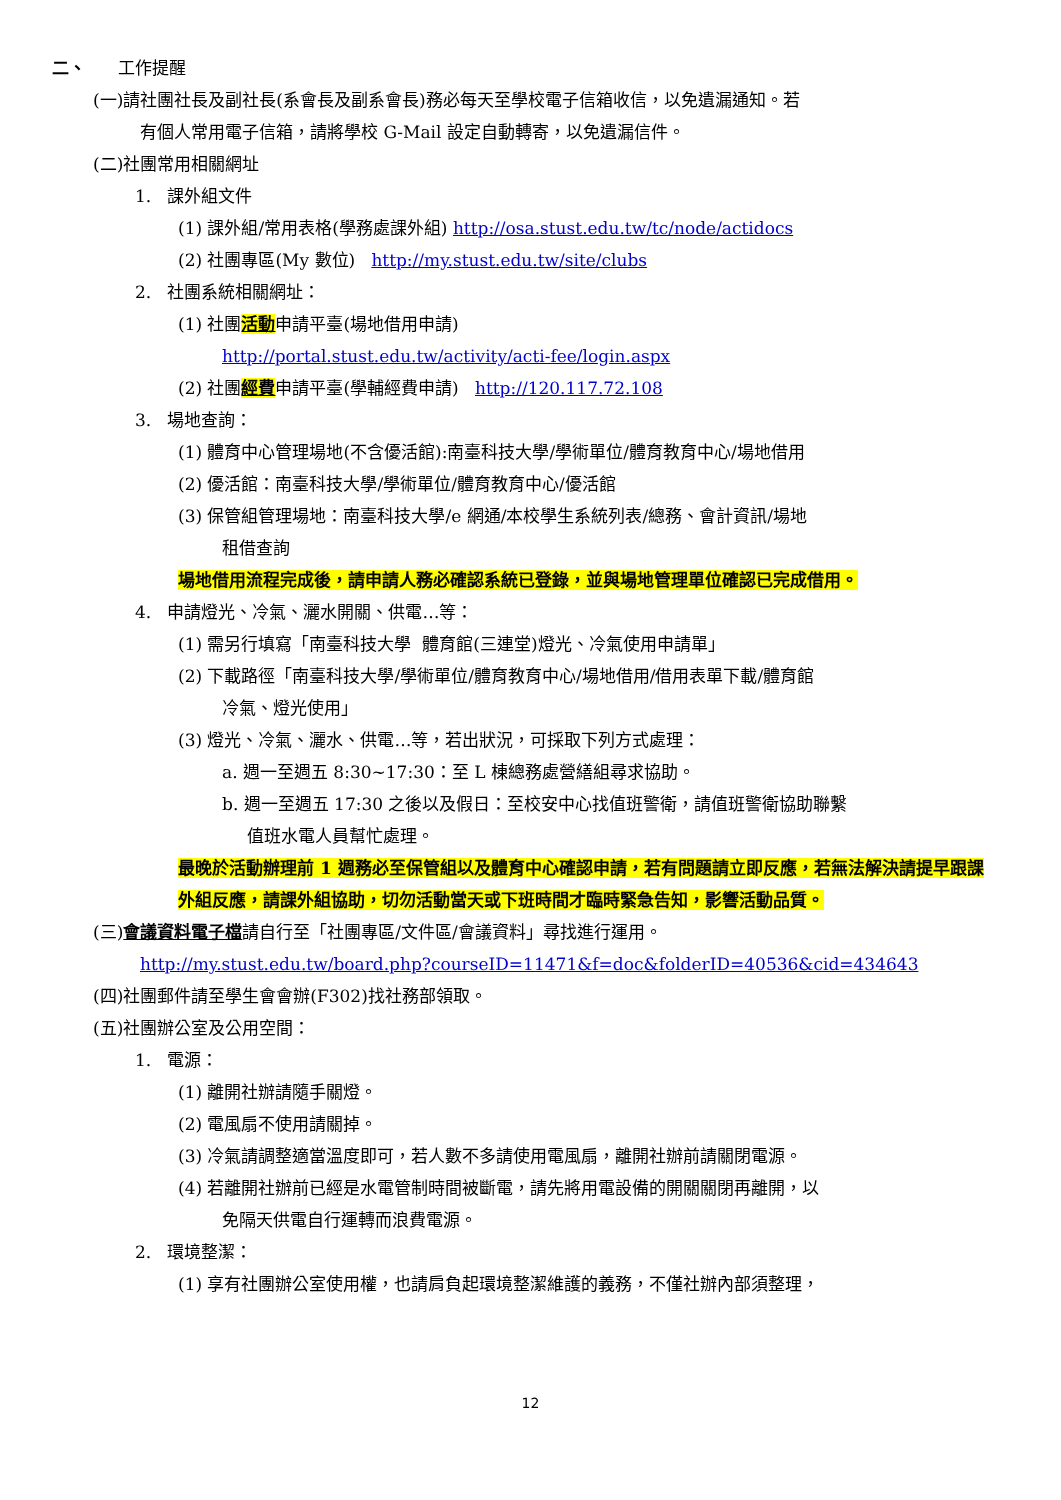二、 工作提醒
(一)請社團社長及副社長(系會長及副系會長)務必每天至學校電子信箱收信，以免遺漏通知。若
有個人常用電子信箱，請將學校 G-Mail 設定自動轉寄，以免遺漏信件。
(二)社團常用相關網址
1. 課外組文件
(1) 課外組/常用表格(學務處課外組) http://osa.stust.edu.tw/tc/node/actidocs
(2) 社團專區(My 數位) http://my.stust.edu.tw/site/clubs
2. 社團系統相關網址：
(1) 社團活動申請平臺(場地借用申請)
http://portal.stust.edu.tw/activity/acti-fee/login.aspx
(2) 社團經費申請平臺(學輔經費申請) http://120.117.72.108
3. 場地查詢：
(1) 體育中心管理場地(不含優活館):南臺科技大學/學術單位/體育教育中心/場地借用
(2) 優活館：南臺科技大學/學術單位/體育教育中心/優活館
(3) 保管組管理場地：南臺科技大學/e 網通/本校學生系統列表/總務、會計資訊/場地
租借查詢
場地借用流程完成後，請申請人務必確認系統已登錄，並與場地管理單位確認已完成借用。
4. 申請燈光、冷氣、灑水開關、供電…等：
(1) 需另行填寫「南臺科技大學 體育館(三連堂)燈光、冷氣使用申請單」
(2) 下載路徑「南臺科技大學/學術單位/體育教育中心/場地借用/借用表單下載/體育館
冷氣、燈光使用」
(3) 燈光、冷氣、灑水、供電…等，若出狀況，可採取下列方式處理：
a. 週一至週五 8:30~17:30：至 L 棟總務處營繕組尋求協助。
b. 週一至週五 17:30 之後以及假日：至校安中心找值班警衛，請值班警衛協助聯繫
值班水電人員幫忙處理。
最晚於活動辦理前 1 週務必至保管組以及體育中心確認申請，若有問題請立即反應，若無法解決請提早跟課外組反應，請課外組協助，切勿活動當天或下班時間才臨時緊急告知，影響活動品質。
(三)會議資料電子檔請自行至「社團專區/文件區/會議資料」尋找進行運用。
http://my.stust.edu.tw/board.php?courseID=11471&f=doc&folderID=40536&cid=434643
(四)社團郵件請至學生會會辦(F302)找社務部領取。
(五)社團辦公室及公用空間：
1. 電源：
(1) 離開社辦請隨手關燈。
(2) 電風扇不使用請關掉。
(3) 冷氣請調整適當溫度即可，若人數不多請使用電風扇，離開社辦前請關閉電源。
(4) 若離開社辦前已經是水電管制時間被斷電，請先將用電設備的開關關閉再離開，以
免隔天供電自行運轉而浪費電源。
2. 環境整潔：
(1) 享有社團辦公室使用權，也請肩負起環境整潔維護的義務，不僅社辦內部須整理，
12